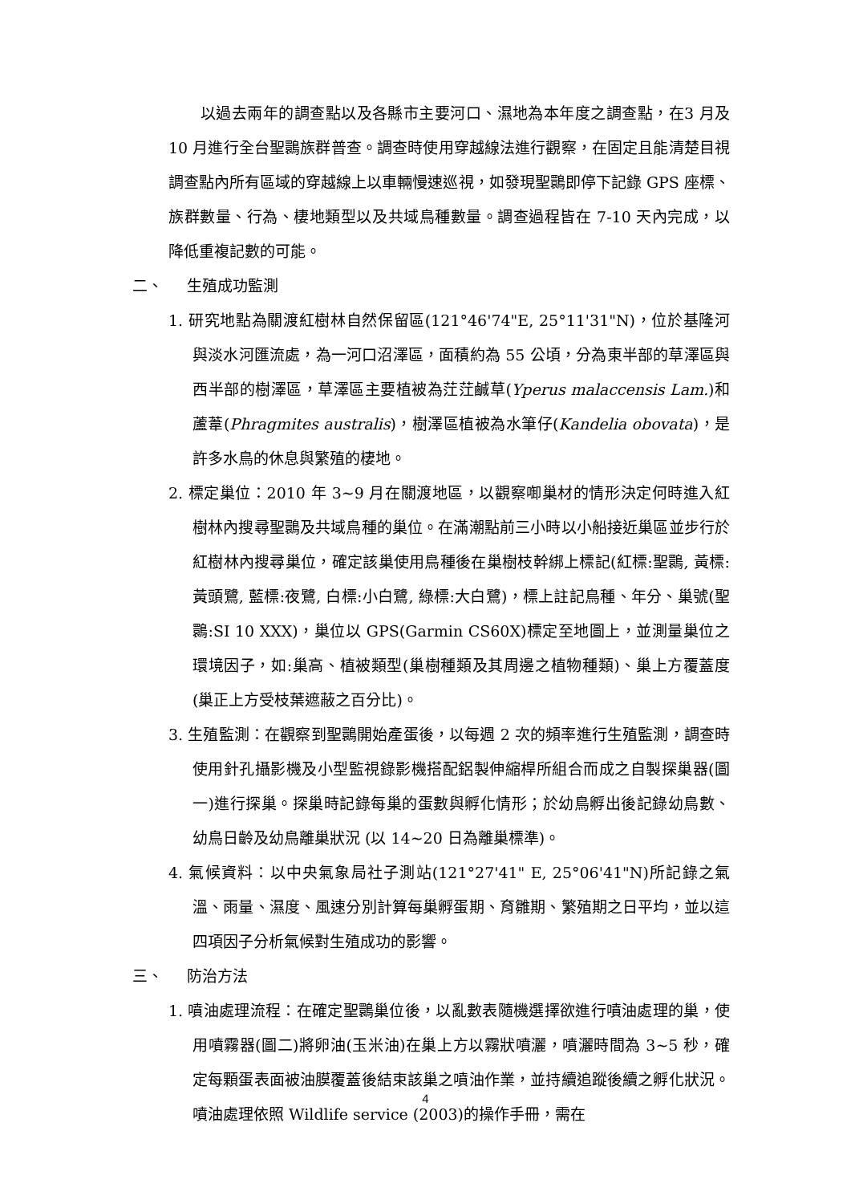以過去兩年的調查點以及各縣市主要河口、濕地為本年度之調查點，在3 月及 10 月進行全台聖䴉族群普查。調查時使用穿越線法進行觀察，在固定且能清楚目視調查點內所有區域的穿越線上以車輛慢速巡視，如發現聖䴉即停下記錄 GPS 座標、族群數量、行為、棲地類型以及共域鳥種數量。調查過程皆在 7-10 天內完成，以降低重複記數的可能。
二、 生殖成功監測
1. 研究地點為關渡紅樹林自然保留區(121°46'74"E, 25°11'31"N)，位於基隆河與淡水河匯流處，為一河口沼澤區，面積約為 55 公頃，分為東半部的草澤區與西半部的樹澤區，草澤區主要植被為茳茳鹹草(Yperus malaccensis Lam.)和蘆葦(Phragmites australis)，樹澤區植被為水筆仔(Kandelia obovata)，是許多水鳥的休息與繁殖的棲地。
2. 標定巢位：2010 年 3~9 月在關渡地區，以觀察啣巢材的情形決定何時進入紅樹林內搜尋聖䴉及共域鳥種的巢位。在滿潮點前三小時以小船接近巢區並步行於紅樹林內搜尋巢位，確定該巢使用鳥種後在巢樹枝幹綁上標記(紅標:聖䴉, 黃標:黃頭鷺, 藍標:夜鷺, 白標:小白鷺, 綠標:大白鷺)，標上註記鳥種、年分、巢號(聖䴉:SI 10 XXX)，巢位以 GPS(Garmin CS60X)標定至地圖上，並測量巢位之環境因子，如:巢高、植被類型(巢樹種類及其周邊之植物種類)、巢上方覆蓋度(巢正上方受枝葉遮蔽之百分比)。
3. 生殖監測：在觀察到聖䴉開始產蛋後，以每週 2 次的頻率進行生殖監測，調查時使用針孔攝影機及小型監視錄影機搭配鋁製伸縮桿所組合而成之自製探巢器(圖一)進行探巢。探巢時記錄每巢的蛋數與孵化情形；於幼鳥孵出後記錄幼鳥數、幼鳥日齡及幼鳥離巢狀況 (以 14~20 日為離巢標準)。
4. 氣候資料：以中央氣象局社子測站(121°27'41" E, 25°06'41"N)所記錄之氣溫、雨量、濕度、風速分別計算每巢孵蛋期、育雛期、繁殖期之日平均，並以這四項因子分析氣候對生殖成功的影響。
三、 防治方法
1. 噴油處理流程：在確定聖䴉巢位後，以亂數表隨機選擇欲進行噴油處理的巢，使用噴霧器(圖二)將卵油(玉米油)在巢上方以霧狀噴灑，噴灑時間為 3~5 秒，確定每顆蛋表面被油膜覆蓋後結束該巢之噴油作業，並持續追蹤後續之孵化狀況。噴油處理依照 Wildlife service (2003)的操作手冊，需在
4